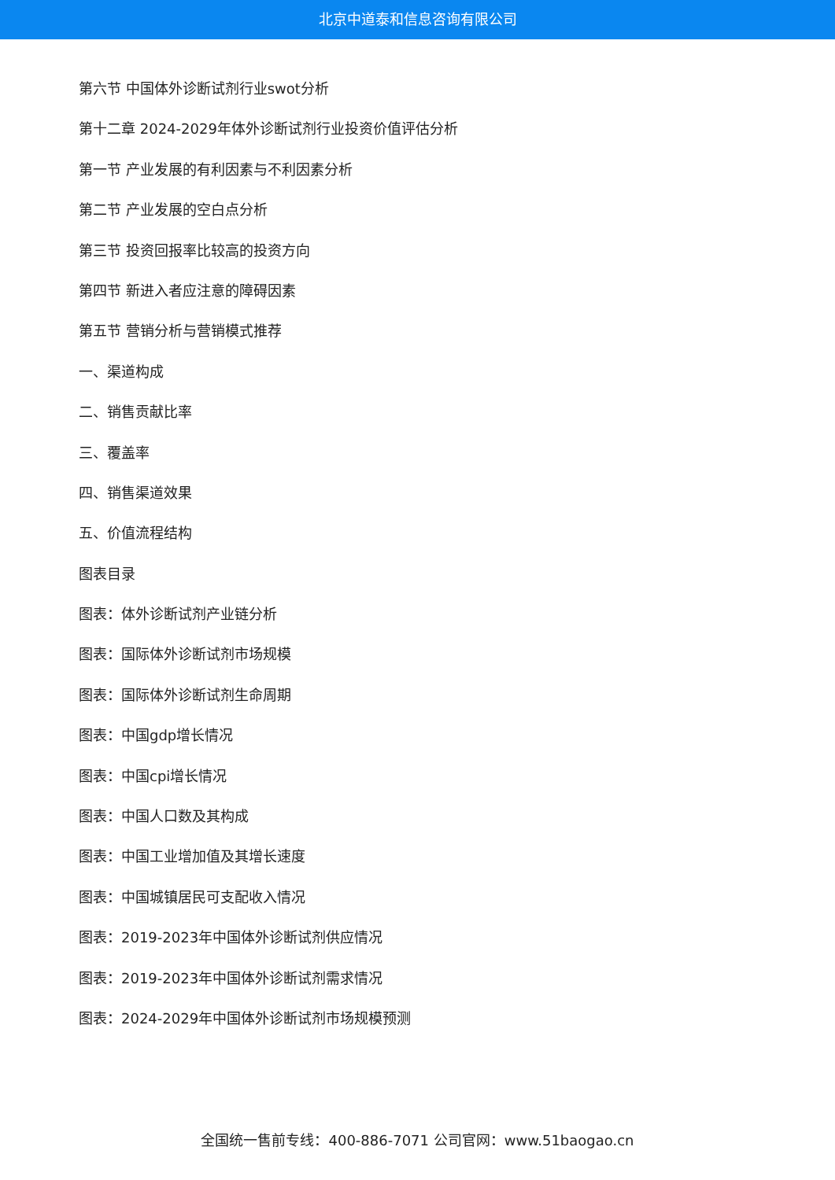北京中道泰和信息咨询有限公司
第六节 中国体外诊断试剂行业swot分析
第十二章 2024-2029年体外诊断试剂行业投资价值评估分析
第一节 产业发展的有利因素与不利因素分析
第二节 产业发展的空白点分析
第三节 投资回报率比较高的投资方向
第四节 新进入者应注意的障碍因素
第五节 营销分析与营销模式推荐
一、渠道构成
二、销售贡献比率
三、覆盖率
四、销售渠道效果
五、价值流程结构
图表目录
图表：体外诊断试剂产业链分析
图表：国际体外诊断试剂市场规模
图表：国际体外诊断试剂生命周期
图表：中国gdp增长情况
图表：中国cpi增长情况
图表：中国人口数及其构成
图表：中国工业增加值及其增长速度
图表：中国城镇居民可支配收入情况
图表：2019-2023年中国体外诊断试剂供应情况
图表：2019-2023年中国体外诊断试剂需求情况
图表：2024-2029年中国体外诊断试剂市场规模预测
全国统一售前专线：400-886-7071 公司官网：www.51baogao.cn